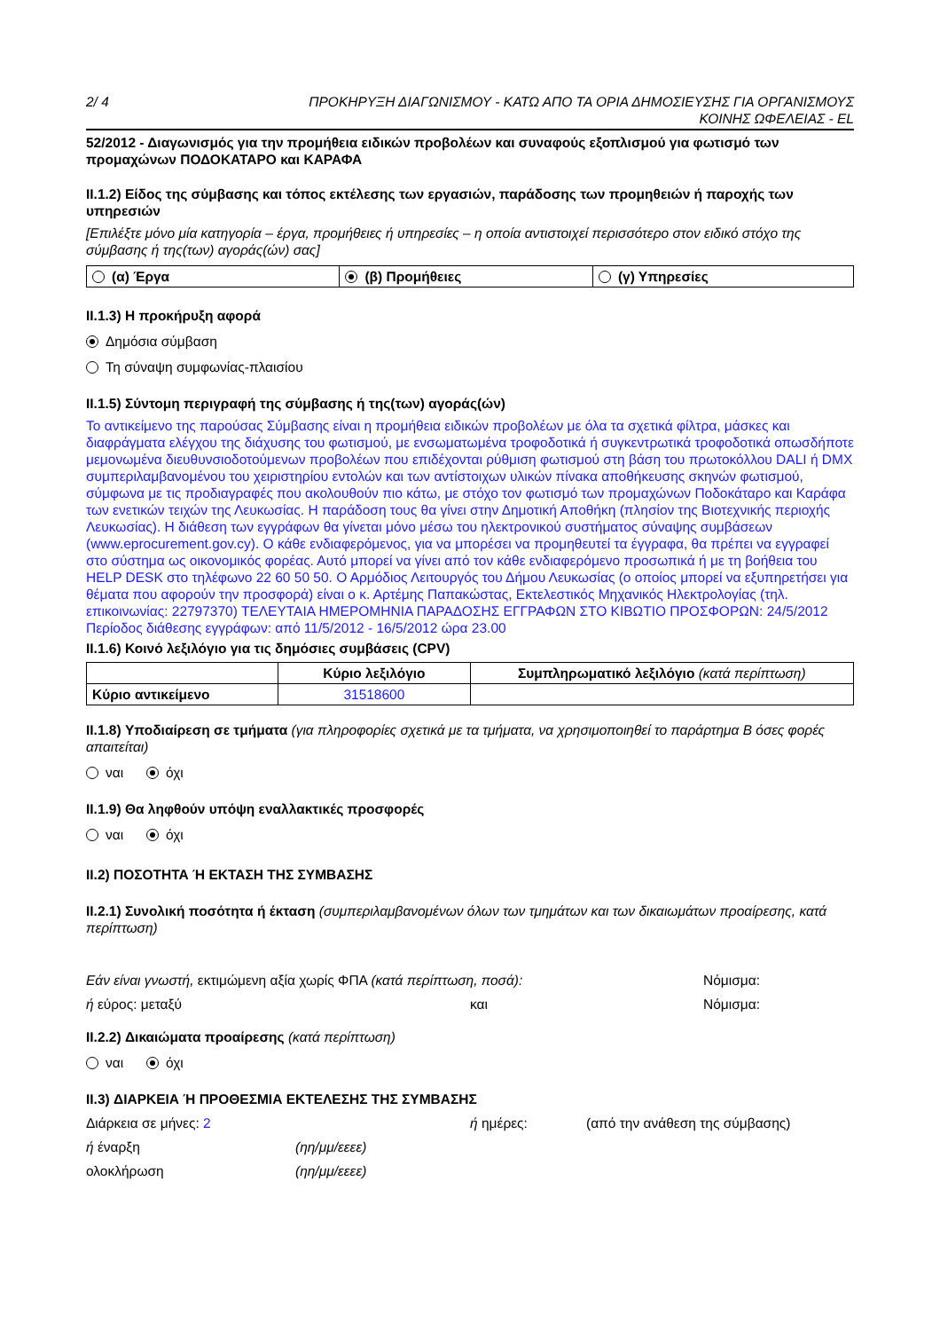2/ 4 ΠΡΟΚΗΡΥΞΗ ΔΙΑΓΩΝΙΣΜΟΥ - ΚΑΤΩ ΑΠΟ ΤΑ ΟΡΙΑ ΔΗΜΟΣΙΕΥΣΗΣ ΓΙΑ ΟΡΓΑΝΙΣΜΟΥΣ
ΚΟΙΝΗΣ ΩΦΕΛΕΙΑΣ - EL
52/2012 - Διαγωνισμός για την προμήθεια ειδικών προβολέων και συναφούς εξοπλισμού για φωτισμό των προμαχώνων ΠΟΔΟΚΑΤΑΡΟ και ΚΑΡΑΦΑ
II.1.2) Είδος της σύμβασης και τόπος εκτέλεσης των εργασιών, παράδοσης των προμηθειών ή παροχής των υπηρεσιών
[Επιλέξτε μόνο μία κατηγορία – έργα, προμήθειες ή υπηρεσίες – η οποία αντιστοιχεί περισσότερο στον ειδικό στόχο της σύμβασης ή της(των) αγοράς(ών) σας]
| (α) Έργα | (β) Προμήθειες | (γ) Υπηρεσίες |
II.1.3) Η προκήρυξη αφορά
Δημόσια σύμβαση
Τη σύναψη συμφωνίας-πλαισίου
II.1.5) Σύντομη περιγραφή της σύμβασης ή της(των) αγοράς(ών)
Το αντικείμενο της παρούσας Σύμβασης είναι η προμήθεια ειδικών προβολέων με όλα τα σχετικά φίλτρα, μάσκες και διαφράγματα ελέγχου της διάχυσης του φωτισμού, με ενσωματωμένα τροφοδοτικά ή συγκεντρωτικά τροφοδοτικά οπωσδήποτε μεμονωμένα διευθυνσιοδοτούμενων προβολέων που επιδέχονται ρύθμιση φωτισμού στη βάση του πρωτοκόλλου DALI ή DMX συμπεριλαμβανομένου του χειριστηρίου εντολών και των αντίστοιχων υλικών πίνακα αποθήκευσης σκηνών φωτισμού, σύμφωνα με τις προδιαγραφές που ακολουθούν πιο κάτω, με στόχο τον φωτισμό των προμαχώνων Ποδοκάταρο και Καράφα των ενετικών τειχών της Λευκωσίας. Η παράδοση τους θα γίνει στην Δημοτική Αποθήκη (πλησίον της Βιοτεχνικής περιοχής Λευκωσίας). Η διάθεση των εγγράφων θα γίνεται μόνο μέσω του ηλεκτρονικού συστήματος σύναψης συμβάσεων (www.eprocurement.gov.cy). Ο κάθε ενδιαφερόμενος, για να μπορέσει να προμηθευτεί τα έγγραφα, θα πρέπει να εγγραφεί στο σύστημα ως οικονομικός φορέας. Αυτό μπορεί να γίνει από τον κάθε ενδιαφερόμενο προσωπικά ή με τη βοήθεια του HELP DESK στο τηλέφωνο 22 60 50 50. Ο Αρμόδιος Λειτουργός του Δήμου Λευκωσίας (ο οποίος μπορεί να εξυπηρετήσει για θέματα που αφορούν την προσφορά) είναι ο κ. Αρτέμης Παπακώστας, Εκτελεστικός Μηχανικός Ηλεκτρολογίας (τηλ. επικοινωνίας: 22797370) ΤΕΛΕΥΤΑΙΑ ΗΜΕΡΟΜΗΝΙΑ ΠΑΡΑΔΟΣΗΣ ΕΓΓΡΑΦΩΝ ΣΤΟ ΚΙΒΩΤΙΟ ΠΡΟΣΦΟΡΩΝ: 24/5/2012 Περίοδος διάθεσης εγγράφων: από 11/5/2012 - 16/5/2012 ώρα 23.00
II.1.6) Κοινό λεξιλόγιο για τις δημόσιες συμβάσεις (CPV)
| | Κύριο λεξιλόγιο | Συμπληρωματικό λεξιλόγιο (κατά περίπτωση) |
| --- | --- | --- |
| Κύριο αντικείμενο | 31518600 | |
II.1.8) Υποδιαίρεση σε τμήματα (για πληροφορίες σχετικά με τα τμήματα, να χρησιμοποιηθεί το παράρτημα Β όσες φορές απαιτείται)
ναι όχι
II.1.9) Θα ληφθούν υπόψη εναλλακτικές προσφορές
ναι όχι
II.2) ΠΟΣΟΤΗΤΑ Ή ΕΚΤΑΣΗ ΤΗΣ ΣΥΜΒΑΣΗΣ
II.2.1) Συνολική ποσότητα ή έκταση (συμπεριλαμβανομένων όλων των τμημάτων και των δικαιωμάτων προαίρεσης, κατά περίπτωση)
Εάν είναι γνωστή, εκτιμώμενη αξία χωρίς ΦΠΑ (κατά περίπτωση, ποσά): Νόμισμα:
ή εύρος: μεταξύ και Νόμισμα:
II.2.2) Δικαιώματα προαίρεσης (κατά περίπτωση)
ναι όχι
II.3) ΔΙΑΡΚΕΙΑ Ή ΠΡΟΘΕΣΜΙΑ ΕΚΤΕΛΕΣΗΣ ΤΗΣ ΣΥΜΒΑΣΗΣ
Διάρκεια σε μήνες: 2 ή ημέρες: (από την ανάθεση της σύμβασης)
ή έναρξη (ηη/μμ/εεεε)
ολοκλήρωση (ηη/μμ/εεεε)